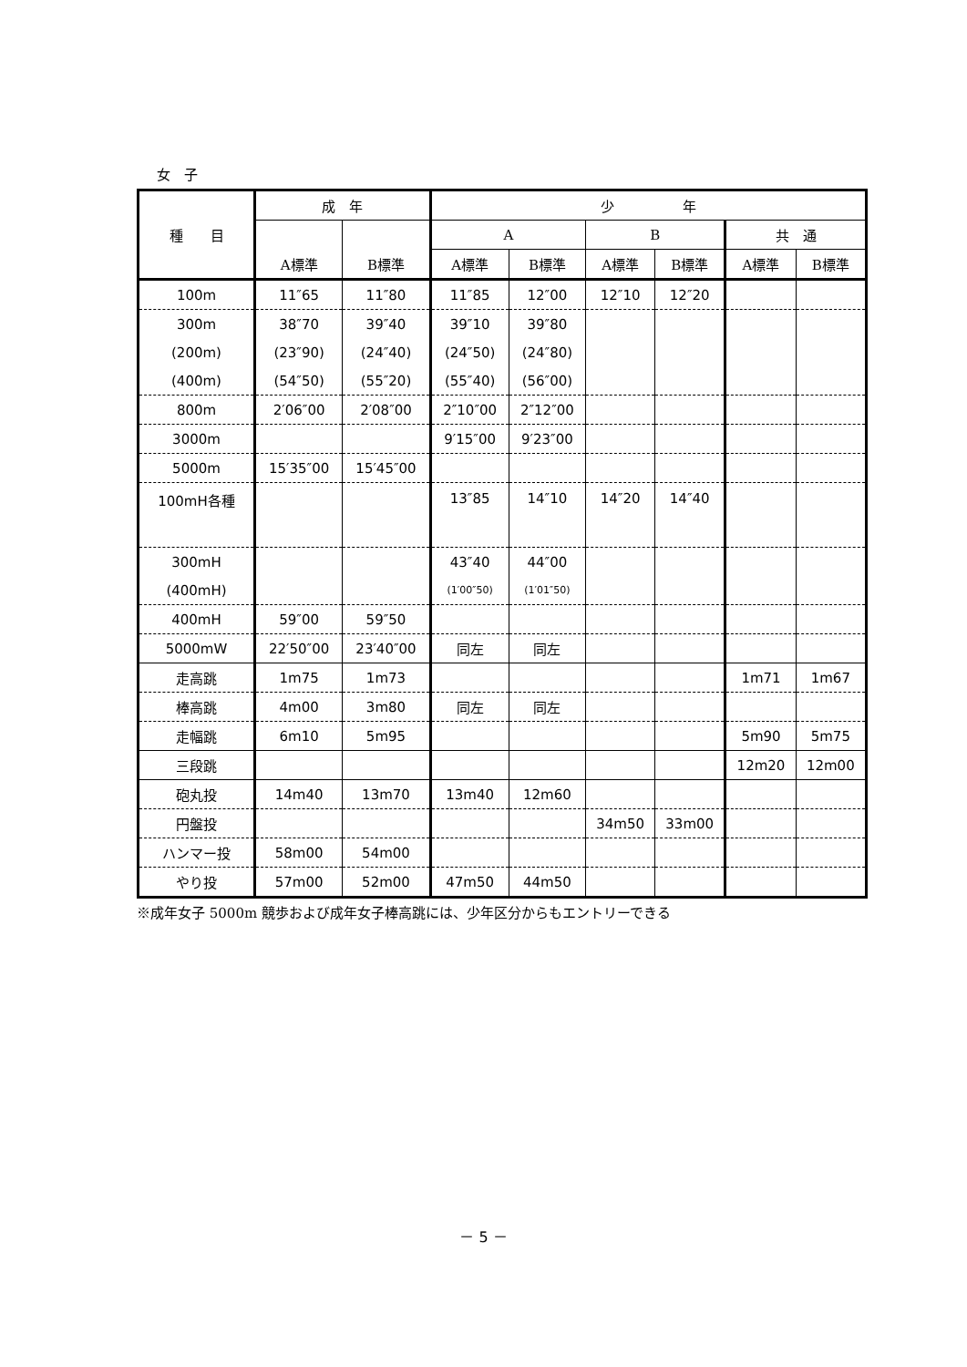女　子
| 種 目 | 成 年 | | 少 年 | | | | | |
| --- | --- | --- | --- | --- | --- | --- | --- | --- |
| | | | A | | B | | 共 通 | |
| | A標準 | B標準 | A標準 | B標準 | A標準 | B標準 | A標準 | B標準 |
| 100m | 11″65 | 11″80 | 11″85 | 12″00 | 12″10 | 12″20 | | |
| 300m | 38″70 | 39″40 | 39″10 | 39″80 | | | | |
| (200m) | (23″90) | (24″40) | (24″50) | (24″80) | | | | |
| (400m) | (54″50) | (55″20) | (55″40) | (56″00) | | | | |
| 800m | 2′06″00 | 2′08″00 | 2″10″00 | 2″12″00 | | | | |
| 3000m | | | 9′15″00 | 9′23″00 | | | | |
| 5000m | 15′35″00 | 15′45″00 | | | | | | |
| 100mH各種 | | | 13″85 | 14″10 | 14″20 | 14″40 | | |
| 300mH | | | 43″40 | 44″00 | | | | |
| (400mH) | | | (1′00″50) | (1′01″50) | | | | |
| 400mH | 59″00 | 59″50 | | | | | | |
| 5000mW | 22′50″00 | 23′40″00 | 同左 | 同左 | | | | |
| 走高跳 | 1m75 | 1m73 | | | | | 1m71 | 1m67 |
| 棒高跳 | 4m00 | 3m80 | 同左 | 同左 | | | | |
| 走幅跳 | 6m10 | 5m95 | | | | | 5m90 | 5m75 |
| 三段跳 | | | | | | | 12m20 | 12m00 |
| 砲丸投 | 14m40 | 13m70 | 13m40 | 12m60 | | | | |
| 円盤投 | | | | | 34m50 | 33m00 | | |
| ハンマー投 | 58m00 | 54m00 | | | | | | |
| やり投 | 57m00 | 52m00 | 47m50 | 44m50 | | | | |
※成年女子 5000m 競歩および成年女子棒高跳には、少年区分からもエントリーできる
－ 5 －